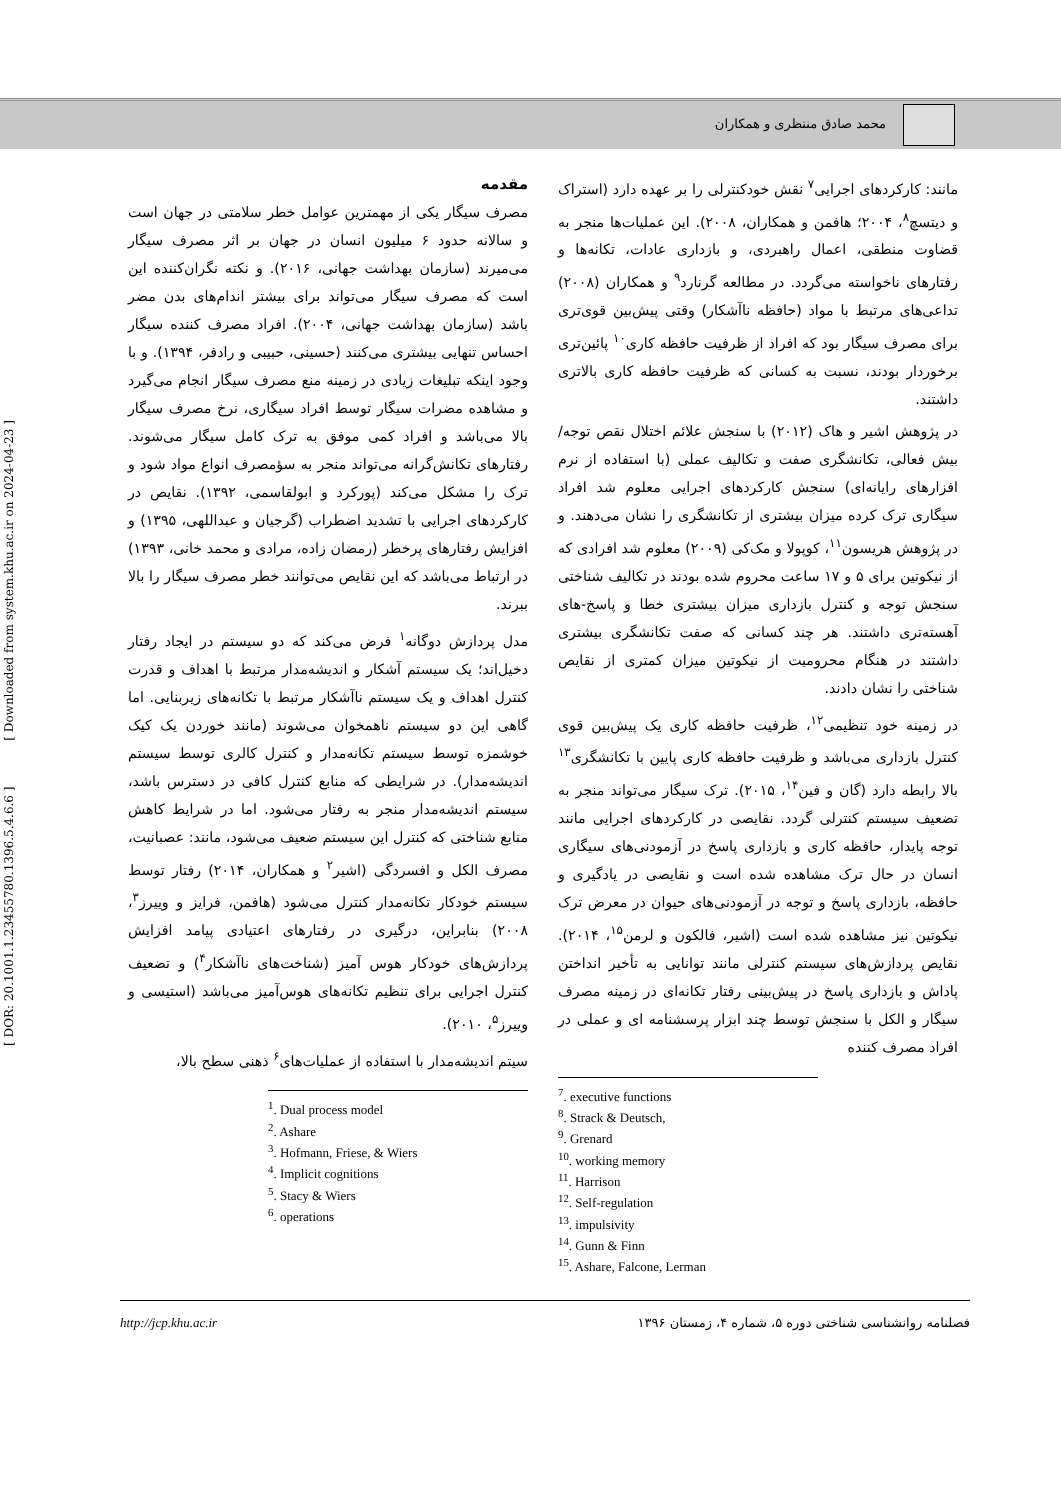محمد صادق منتظری و همکاران
[ DOR: 20.1001.1.23455780.1396.5.4.6.6 ] [ Downloaded from system.khu.ac.ir on 2024-04-23 ]
مقدمه
مصرف سیگار یکی از مهمترین عوامل خطر سلامتی در جهان است و سالانه حدود ۶ میلیون انسان در جهان بر اثر مصرف سیگار می‌میرند (سازمان بهداشت جهانی، ۲۰۱۶). و نکته نگران‌کننده این است که مصرف سیگار می‌تواند برای بیشتر اندام‌های بدن مضر باشد (سازمان بهداشت جهانی، ۲۰۰۴). افراد مصرف کننده سیگار احساس تنهایی بیشتری می‌کنند (حسینی، حبیبی و رادفر، ۱۳۹۴). و با وجود اینکه تبلیغات زیادی در زمینه منع مصرف سیگار انجام می‌گیرد و مشاهده مضرات سیگار توسط افراد سیگاری، نرخ مصرف سیگار بالا می‌باشد و افراد کمی موفق به ترک کامل سیگار می‌شوند. رفتارهای تکانش‌گرانه می‌تواند منجر به سؤمصرف انواع مواد شود و ترک را مشکل می‌کند (پورکرد و ابولقاسمی، ۱۳۹۲). نقایص در کارکردهای اجرایی با تشدید اضطراب (گرجیان و عبداللهی، ۱۳۹۵) و افزایش رفتارهای پرخطر (رمضان زاده، مرادی و محمد خانی، ۱۳۹۳) در ارتباط می‌باشد که این نقایص می‌توانند خطر مصرف سیگار را بالا ببرند.
مدل پردازش دوگانه<sup>۱</sup> فرض می‌کند که دو سیستم در ایجاد رفتار دخیل‌اند؛ یک سیستم آشکار و اندیشه‌مدار مرتبط با اهداف و قدرت کنترل اهداف و یک سیستم ناآشکار مرتبط با تکانه‌های زیربنایی. اما گاهی این دو سیستم ناهمخوان می‌شوند (مانند خوردن یک کیک خوشمزه توسط سیستم تکانه‌مدار و کنترل کالری توسط سیستم اندیشه‌مدار). در شرایطی که منابع کنترل کافی در دسترس باشد، سیستم اندیشه‌مدار منجر به رفتار می‌شود. اما در شرایط کاهش منابع شناختی که کنترل این سیستم ضعیف می‌شود، مانند: عصبانیت، مصرف الکل و افسردگی (اشیر<sup>۲</sup> و همکاران، ۲۰۱۴) رفتار توسط سیستم خودکار تکانه‌مدار کنترل می‌شود (هافمن، فرایز و وییرز<sup>۳</sup>، ۲۰۰۸) بنابراین، درگیری در رفتارهای اعتیادی پیامد افزایش پردازش‌های خودکار هوس آمیز (شناخت‌های ناآشکار<sup>۴</sup>) و تضعیف کنترل اجرایی برای تنظیم تکانه‌های هوس‌آمیز می‌باشد (استیسی و وییرز<sup>۵</sup>، ۲۰۱۰).
سیتم اندیشه‌مدار با استفاده از عملیات‌های<sup>۶</sup> ذهنی سطح بالا،
<sup>1</sup>. Dual process model
<sup>2</sup>. Ashare
<sup>3</sup>. Hofmann, Friese, & Wiers
<sup>4</sup>. Implicit cognitions
<sup>5</sup>. Stacy & Wiers
<sup>6</sup>. operations
مانند: کارکردهای اجرایی<sup>۷</sup> نقش خودکنترلی را بر عهده دارد (استراک و دیتسچ<sup>۸</sup>، ۲۰۰۴؛ هافمن و همکاران، ۲۰۰۸). این عملیات‌ها منجر به قضاوت منطقی، اعمال راهبردی، و بازداری عادات، تکانه‌ها و رفتارهای ناخواسته می‌گردد. در مطالعه گرنارد<sup>۹</sup> و همکاران (۲۰۰۸) تداعی‌های مرتبط با مواد (حافظه ناآشکار) وقتی پیش‌بین قوی‌تری برای مصرف سیگار بود که افراد از ظرفیت حافظه کاری<sup>۱۰</sup> پائین‌تری برخوردار بودند، نسبت به کسانی که ظرفیت حافظه کاری بالاتری داشتند.
در پژوهش اشیر و هاک (۲۰۱۲) با سنجش علائم اختلال نقص توجه/بیش فعالی، تکانشگری صفت و تکالیف عملی (با استفاده از نرم افزارهای رایانه‌ای) سنجش کارکردهای اجرایی معلوم شد افراد سیگاری ترک کرده میزان بیشتری از تکانشگری را نشان می‌دهند. و در پژوهش هریسون<sup>۱۱</sup>، کوپولا و مک‌کی (۲۰۰۹) معلوم شد افرادی که از نیکوتین برای ۵ و ۱۷ ساعت محروم شده بودند در تکالیف شناختی سنجش توجه و کنترل بازداری میزان بیشتری خطا و پاسخ-های آهسته‌تری داشتند. هر چند کسانی که صفت تکانشگری بیشتری داشتند در هنگام محرومیت از نیکوتین میزان کمتری از نقایص شناختی را نشان دادند.
در زمینه خود تنظیمی<sup>۱۲</sup>، ظرفیت حافظه کاری یک پیش‌بین قوی کنترل بازداری می‌باشد و ظرفیت حافظه کاری پایین با تکانشگری<sup>۱۳</sup> بالا رابطه دارد (گان و فین<sup>۱۴</sup>، ۲۰۱۵). ترک سیگار می‌تواند منجر به تضعیف سیستم کنترلی گردد. نقایصی در کارکردهای اجرایی مانند توجه پایدار، حافظه کاری و بازداری پاسخ در آزمودنی‌های سیگاری انسان در حال ترک مشاهده شده است و نقایصی در یادگیری و حافظه، بازداری پاسخ و توجه در آزمودنی‌های حیوان در معرض ترک نیکوتین نیز مشاهده شده است (اشیر، فالکون و لرمن<sup>۱۵</sup>، ۲۰۱۴). نقایص پردازش‌های سیستم کنترلی مانند توانایی به تأخیر انداختن پاداش و بازداری پاسخ در پیش‌بینی رفتار تکانه‌ای در زمینه مصرف سیگار و الکل با سنجش توسط چند ابزار پرسشنامه ای و عملی در افراد مصرف کننده
<sup>7</sup>. executive functions
<sup>8</sup>. Strack & Deutsch,
<sup>9</sup>. Grenard
<sup>10</sup>. working memory
<sup>11</sup>. Harrison
<sup>12</sup>. Self-regulation
<sup>13</sup>. impulsivity
<sup>14</sup>. Gunn & Finn
<sup>15</sup>. Ashare, Falcone, Lerman
http://jcp.khu.ac.ir فصلنامه روانشناسی شناختی دوره ۵، شماره ۴، زمستان ۱۳۹۶